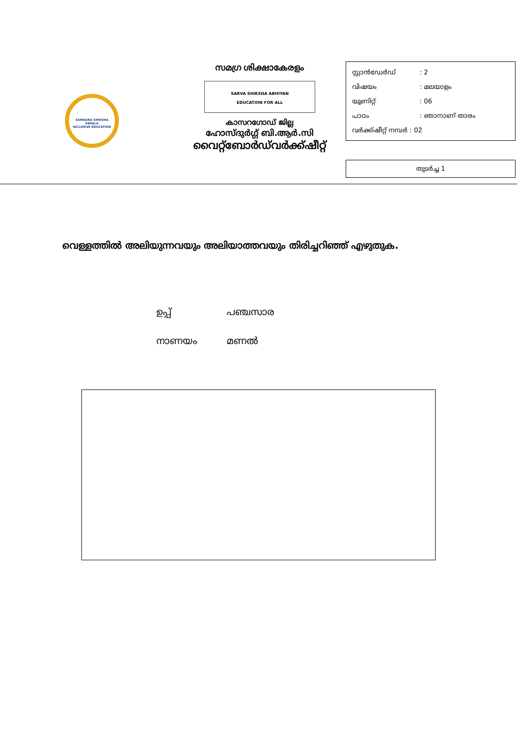SAMAGRA SHIKSHA KERALA
INCLUSIVE EDUCATION
സമഗ്ര ശിക്ഷാകേരളം
SARVA SHIKSHA ABHIYAN
EDUCATION FOR ALL
കാസറഗോഡ് ജില്ല
ഹോസ്ദുർഗ്ഗ് ബി.ആർ.സി
വൈറ്റ്ബോർഡ്‌വർക്ക്ഷീറ്റ്
സ്റ്റാൻഡേർഡ്: 2
വിഷയം: മലയാളം
യൂണിറ്റ്: 06
പാഠം: ഞാനാണ് താരം
വർക്ക്ഷീറ്റ് നമ്പർ : 02
തുടർച്ച 1
വെള്ളത്തിൽ അലിയുന്നവയും അലിയാത്തവയും തിരിച്ചറിഞ്ഞ് എഴുതുക.
ഉപ്പ് പഞ്ചസാര
നാണയം മണൽ